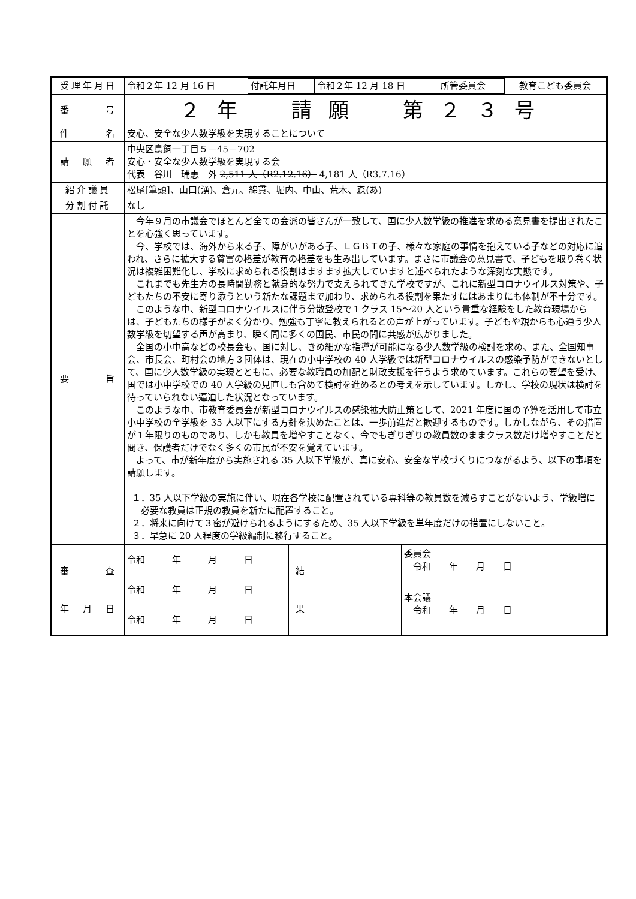| 受理年月日 | / 令和２年 12 月 16 日 / 付託年月日 / 令和２年 12 月 18 日 / 所管委員会 / 教育こども委員会 / | | | |
| 番 号 | ２年 請願 第２３号 | | | |
| 件 名 | 安心、安全な少人数学級を実現することについて | | | |
| 請 願 者 | 中央区鳥飼一丁目５－45－702 安心・安全な少人数学級を実現する会 代表 谷川 瑞恵 外 2,511 人（R2.12.16） 4,181 人（R3.7.16） | | | |
| 紹介議員 | 松尾[筆頭]、山口(湧)、倉元、綿貫、堀内、中山、荒木、森(あ) | | | |
| 分割付託 | なし | | | |
| 要 旨 | 今年９月の市議会でほとんど全ての会派の皆さんが一致して、国に少人数学級の推進を求める意見書を提出されたことを心強く思っています。 今、学校では、海外から来る子、障がいがある子、ＬＧＢＴの子、様々な家庭の事情を抱えている子などの対応に追われ、さらに拡大する貧富の格差が教育の格差をも生み出しています。まさに市議会の意見書で、子どもを取り巻く状況は複雑困難化し、学校に求められる役割はますます拡大していますと述べられたような深刻な実態です。 これまでも先生方の長時間勤務と献身的な努力で支えられてきた学校ですが、これに新型コロナウイルス対策や、子どもたちの不安に寄り添うという新たな課題まで加わり、求められる役割を果たすにはあまりにも体制が不十分です。 このような中、新型コロナウイルスに伴う分散登校で１クラス 15～20 人という貴重な経験をした教育現場からは、子どもたちの様子がよく分かり、勉強も丁寧に教えられるとの声が上がっています。子どもや親からも心通う少人数学級を切望する声が高まり、瞬く間に多くの国民、市民の間に共感が広がりました。 全国の小中高などの校長会も、国に対し、きめ細かな指導が可能になる少人数学級の検討を求め、また、全国知事会、市長会、町村会の地方３団体は、現在の小中学校の 40 人学級では新型コロナウイルスの感染予防ができないとして、国に少人数学級の実現とともに、必要な教職員の加配と財政支援を行うよう求めています。これらの要望を受け、国では小中学校での 40 人学級の見直しも含めて検討を進めるとの考えを示しています。しかし、学校の現状は検討を待っていられない逼迫した状況となっています。 このような中、市教育委員会が新型コロナウイルスの感染拡大防止策として、2021 年度に国の予算を活用して市立小中学校の全学級を 35 人以下にする方針を決めたことは、一歩前進だと歓迎するものです。しかしながら、その措置が１年限りのものであり、しかも教員を増やすことなく、今でもぎりぎりの教員数のままクラス数だけ増やすことだと聞き、保護者だけでなく多くの市民が不安を覚えています。 よって、市が新年度から実施される 35 人以下学級が、真に安心、安全な学校づくりにつながるよう、以下の事項を請願します。 １．35 人以下学級の実施に伴い、現在各学校に配置されている専科等の教員数を減らすことがないよう、学級増に必要な教員は正規の教員を新たに配置すること。 ２．将来に向けて３密が避けられるようにするため、35 人以下学級を単年度だけの措置にしないこと。 ３．早急に 20 人程度の学級編制に移行すること。 | | | |
| 審 査 年 月 日 | 令和 年 月 日 | 結 果 | | 委員会 令和 年 月 日 本会議 令和 年 月 日 |
| | 令和 年 月 日 | | | |
| | 令和 年 月 日 | | | |